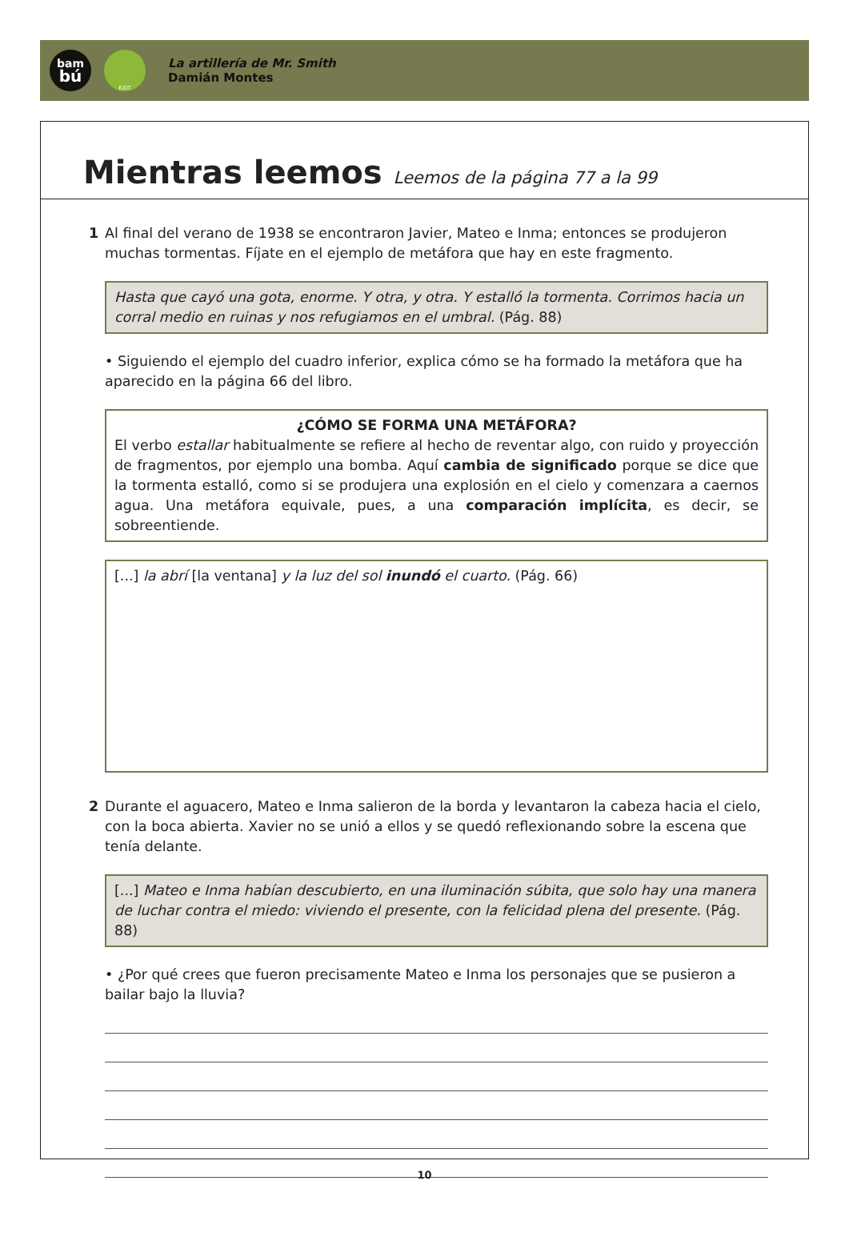bam
bú
EXIT
La artillería de Mr. Smith
Damián Montes
Mientras leemos Leemos de la página 77 a la 99
1 Al final del verano de 1938 se encontraron Javier, Mateo e Inma; entonces se produjeron muchas tormentas. Fíjate en el ejemplo de metáfora que hay en este fragmento.
Hasta que cayó una gota, enorme. Y otra, y otra. Y estalló la tormenta. Corrimos hacia un corral medio en ruinas y nos refugiamos en el umbral. (Pág. 88)
• Siguiendo el ejemplo del cuadro inferior, explica cómo se ha formado la metáfora que ha aparecido en la página 66 del libro.
¿CÓMO SE FORMA UNA METÁFORA?
El verbo estallar habitualmente se refiere al hecho de reventar algo, con ruido y proyección de fragmentos, por ejemplo una bomba. Aquí cambia de significado porque se dice que la tormenta estalló, como si se produjera una explosión en el cielo y comenzara a caernos agua. Una metáfora equivale, pues, a una comparación implícita, es decir, se sobreentiende.
[...] la abrí [la ventana] y la luz del sol inundó el cuarto. (Pág. 66)
2 Durante el aguacero, Mateo e Inma salieron de la borda y levantaron la cabeza hacia el cielo, con la boca abierta. Xavier no se unió a ellos y se quedó reflexionando sobre la escena que tenía delante.
[...] Mateo e Inma habían descubierto, en una iluminación súbita, que solo hay una manera de luchar contra el miedo: viviendo el presente, con la felicidad plena del presente. (Pág. 88)
• ¿Por qué crees que fueron precisamente Mateo e Inma los personajes que se pusieron a bailar bajo la lluvia?
10